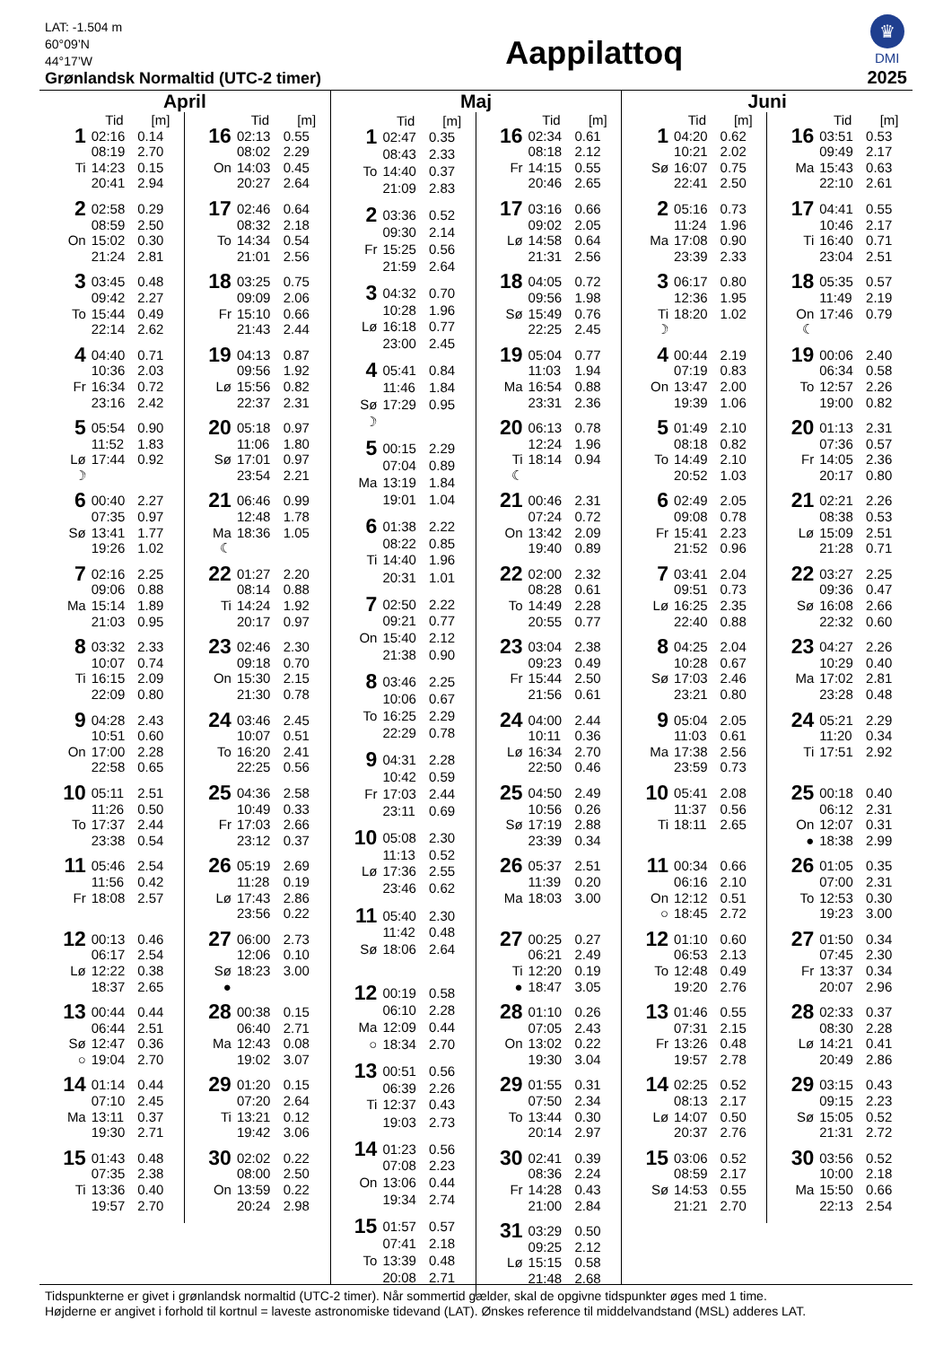LAT: -1.504 m
60°09’N
44°17’W
Grønlandsk Normaltid (UTC-2 timer)
Aappilattoq
♛
DMI
2025
April
| | Tid | [m] |
| --- | --- | --- |
| 1 | 02:16 | 0.14 |
| | 08:19 | 2.70 |
| Ti | 14:23 | 0.15 |
| | 20:41 | 2.94 |
| 2 | 02:58 | 0.29 |
| | 08:59 | 2.50 |
| On | 15:02 | 0.30 |
| | 21:24 | 2.81 |
| 3 | 03:45 | 0.48 |
| | 09:42 | 2.27 |
| To | 15:44 | 0.49 |
| | 22:14 | 2.62 |
| 4 | 04:40 | 0.71 |
| | 10:36 | 2.03 |
| Fr | 16:34 | 0.72 |
| | 23:16 | 2.42 |
| 5 | 05:54 | 0.90 |
| | 11:52 | 1.83 |
| Lø | 17:44 | 0.92 |
| ☽ | | |
| 6 | 00:40 | 2.27 |
| | 07:35 | 0.97 |
| Sø | 13:41 | 1.77 |
| | 19:26 | 1.02 |
| 7 | 02:16 | 2.25 |
| | 09:06 | 0.88 |
| Ma | 15:14 | 1.89 |
| | 21:03 | 0.95 |
| 8 | 03:32 | 2.33 |
| | 10:07 | 0.74 |
| Ti | 16:15 | 2.09 |
| | 22:09 | 0.80 |
| 9 | 04:28 | 2.43 |
| | 10:51 | 0.60 |
| On | 17:00 | 2.28 |
| | 22:58 | 0.65 |
| 10 | 05:11 | 2.51 |
| | 11:26 | 0.50 |
| To | 17:37 | 2.44 |
| | 23:38 | 0.54 |
| 11 | 05:46 | 2.54 |
| | 11:56 | 0.42 |
| Fr | 18:08 | 2.57 |
| 12 | 00:13 | 0.46 |
| | 06:17 | 2.54 |
| Lø | 12:22 | 0.38 |
| | 18:37 | 2.65 |
| 13 | 00:44 | 0.44 |
| | 06:44 | 2.51 |
| Sø | 12:47 | 0.36 |
| ○ | 19:04 | 2.70 |
| 14 | 01:14 | 0.44 |
| | 07:10 | 2.45 |
| Ma | 13:11 | 0.37 |
| | 19:30 | 2.71 |
| 15 | 01:43 | 0.48 |
| | 07:35 | 2.38 |
| Ti | 13:36 | 0.40 |
| | 19:57 | 2.70 |
| | Tid | [m] |
| --- | --- | --- |
| 16 | 02:13 | 0.55 |
| | 08:02 | 2.29 |
| On | 14:03 | 0.45 |
| | 20:27 | 2.64 |
| 17 | 02:46 | 0.64 |
| | 08:32 | 2.18 |
| To | 14:34 | 0.54 |
| | 21:01 | 2.56 |
| 18 | 03:25 | 0.75 |
| | 09:09 | 2.06 |
| Fr | 15:10 | 0.66 |
| | 21:43 | 2.44 |
| 19 | 04:13 | 0.87 |
| | 09:56 | 1.92 |
| Lø | 15:56 | 0.82 |
| | 22:37 | 2.31 |
| 20 | 05:18 | 0.97 |
| | 11:06 | 1.80 |
| Sø | 17:01 | 0.97 |
| | 23:54 | 2.21 |
| 21 | 06:46 | 0.99 |
| | 12:48 | 1.78 |
| Ma | 18:36 | 1.05 |
| ☾ | | |
| 22 | 01:27 | 2.20 |
| | 08:14 | 0.88 |
| Ti | 14:24 | 1.92 |
| | 20:17 | 0.97 |
| 23 | 02:46 | 2.30 |
| | 09:18 | 0.70 |
| On | 15:30 | 2.15 |
| | 21:30 | 0.78 |
| 24 | 03:46 | 2.45 |
| | 10:07 | 0.51 |
| To | 16:20 | 2.41 |
| | 22:25 | 0.56 |
| 25 | 04:36 | 2.58 |
| | 10:49 | 0.33 |
| Fr | 17:03 | 2.66 |
| | 23:12 | 0.37 |
| 26 | 05:19 | 2.69 |
| | 11:28 | 0.19 |
| Lø | 17:43 | 2.86 |
| | 23:56 | 0.22 |
| 27 | 06:00 | 2.73 |
| | 12:06 | 0.10 |
| Sø | 18:23 | 3.00 |
| ● | | |
| 28 | 00:38 | 0.15 |
| | 06:40 | 2.71 |
| Ma | 12:43 | 0.08 |
| | 19:02 | 3.07 |
| 29 | 01:20 | 0.15 |
| | 07:20 | 2.64 |
| Ti | 13:21 | 0.12 |
| | 19:42 | 3.06 |
| 30 | 02:02 | 0.22 |
| | 08:00 | 2.50 |
| On | 13:59 | 0.22 |
| | 20:24 | 2.98 |
Maj
| | Tid | [m] |
| --- | --- | --- |
| 1 | 02:47 | 0.35 |
| | 08:43 | 2.33 |
| To | 14:40 | 0.37 |
| | 21:09 | 2.83 |
| 2 | 03:36 | 0.52 |
| | 09:30 | 2.14 |
| Fr | 15:25 | 0.56 |
| | 21:59 | 2.64 |
| 3 | 04:32 | 0.70 |
| | 10:28 | 1.96 |
| Lø | 16:18 | 0.77 |
| | 23:00 | 2.45 |
| 4 | 05:41 | 0.84 |
| | 11:46 | 1.84 |
| Sø | 17:29 | 0.95 |
| ☽ | | |
| 5 | 00:15 | 2.29 |
| | 07:04 | 0.89 |
| Ma | 13:19 | 1.84 |
| | 19:01 | 1.04 |
| 6 | 01:38 | 2.22 |
| | 08:22 | 0.85 |
| Ti | 14:40 | 1.96 |
| | 20:31 | 1.01 |
| 7 | 02:50 | 2.22 |
| | 09:21 | 0.77 |
| On | 15:40 | 2.12 |
| | 21:38 | 0.90 |
| 8 | 03:46 | 2.25 |
| | 10:06 | 0.67 |
| To | 16:25 | 2.29 |
| | 22:29 | 0.78 |
| 9 | 04:31 | 2.28 |
| | 10:42 | 0.59 |
| Fr | 17:03 | 2.44 |
| | 23:11 | 0.69 |
| 10 | 05:08 | 2.30 |
| | 11:13 | 0.52 |
| Lø | 17:36 | 2.55 |
| | 23:46 | 0.62 |
| 11 | 05:40 | 2.30 |
| | 11:42 | 0.48 |
| Sø | 18:06 | 2.64 |
| 12 | 00:19 | 0.58 |
| | 06:10 | 2.28 |
| Ma | 12:09 | 0.44 |
| ○ | 18:34 | 2.70 |
| 13 | 00:51 | 0.56 |
| | 06:39 | 2.26 |
| Ti | 12:37 | 0.43 |
| | 19:03 | 2.73 |
| 14 | 01:23 | 0.56 |
| | 07:08 | 2.23 |
| On | 13:06 | 0.44 |
| | 19:34 | 2.74 |
| 15 | 01:57 | 0.57 |
| | 07:41 | 2.18 |
| To | 13:39 | 0.48 |
| | 20:08 | 2.71 |
| | Tid | [m] |
| --- | --- | --- |
| 16 | 02:34 | 0.61 |
| | 08:18 | 2.12 |
| Fr | 14:15 | 0.55 |
| | 20:46 | 2.65 |
| 17 | 03:16 | 0.66 |
| | 09:02 | 2.05 |
| Lø | 14:58 | 0.64 |
| | 21:31 | 2.56 |
| 18 | 04:05 | 0.72 |
| | 09:56 | 1.98 |
| Sø | 15:49 | 0.76 |
| | 22:25 | 2.45 |
| 19 | 05:04 | 0.77 |
| | 11:03 | 1.94 |
| Ma | 16:54 | 0.88 |
| | 23:31 | 2.36 |
| 20 | 06:13 | 0.78 |
| | 12:24 | 1.96 |
| Ti | 18:14 | 0.94 |
| ☾ | | |
| 21 | 00:46 | 2.31 |
| | 07:24 | 0.72 |
| On | 13:42 | 2.09 |
| | 19:40 | 0.89 |
| 22 | 02:00 | 2.32 |
| | 08:28 | 0.61 |
| To | 14:49 | 2.28 |
| | 20:55 | 0.77 |
| 23 | 03:04 | 2.38 |
| | 09:23 | 0.49 |
| Fr | 15:44 | 2.50 |
| | 21:56 | 0.61 |
| 24 | 04:00 | 2.44 |
| | 10:11 | 0.36 |
| Lø | 16:34 | 2.70 |
| | 22:50 | 0.46 |
| 25 | 04:50 | 2.49 |
| | 10:56 | 0.26 |
| Sø | 17:19 | 2.88 |
| | 23:39 | 0.34 |
| 26 | 05:37 | 2.51 |
| | 11:39 | 0.20 |
| Ma | 18:03 | 3.00 |
| 27 | 00:25 | 0.27 |
| | 06:21 | 2.49 |
| Ti | 12:20 | 0.19 |
| ● | 18:47 | 3.05 |
| 28 | 01:10 | 0.26 |
| | 07:05 | 2.43 |
| On | 13:02 | 0.22 |
| | 19:30 | 3.04 |
| 29 | 01:55 | 0.31 |
| | 07:50 | 2.34 |
| To | 13:44 | 0.30 |
| | 20:14 | 2.97 |
| 30 | 02:41 | 0.39 |
| | 08:36 | 2.24 |
| Fr | 14:28 | 0.43 |
| | 21:00 | 2.84 |
| 31 | 03:29 | 0.50 |
| | 09:25 | 2.12 |
| Lø | 15:15 | 0.58 |
| | 21:48 | 2.68 |
Juni
| | Tid | [m] |
| --- | --- | --- |
| 1 | 04:20 | 0.62 |
| | 10:21 | 2.02 |
| Sø | 16:07 | 0.75 |
| | 22:41 | 2.50 |
| 2 | 05:16 | 0.73 |
| | 11:24 | 1.96 |
| Ma | 17:08 | 0.90 |
| | 23:39 | 2.33 |
| 3 | 06:17 | 0.80 |
| | 12:36 | 1.95 |
| Ti | 18:20 | 1.02 |
| ☽ | | |
| 4 | 00:44 | 2.19 |
| | 07:19 | 0.83 |
| On | 13:47 | 2.00 |
| | 19:39 | 1.06 |
| 5 | 01:49 | 2.10 |
| | 08:18 | 0.82 |
| To | 14:49 | 2.10 |
| | 20:52 | 1.03 |
| 6 | 02:49 | 2.05 |
| | 09:08 | 0.78 |
| Fr | 15:41 | 2.23 |
| | 21:52 | 0.96 |
| 7 | 03:41 | 2.04 |
| | 09:51 | 0.73 |
| Lø | 16:25 | 2.35 |
| | 22:40 | 0.88 |
| 8 | 04:25 | 2.04 |
| | 10:28 | 0.67 |
| Sø | 17:03 | 2.46 |
| | 23:21 | 0.80 |
| 9 | 05:04 | 2.05 |
| | 11:03 | 0.61 |
| Ma | 17:38 | 2.56 |
| | 23:59 | 0.73 |
| 10 | 05:41 | 2.08 |
| | 11:37 | 0.56 |
| Ti | 18:11 | 2.65 |
| 11 | 00:34 | 0.66 |
| | 06:16 | 2.10 |
| On | 12:12 | 0.51 |
| ○ | 18:45 | 2.72 |
| 12 | 01:10 | 0.60 |
| | 06:53 | 2.13 |
| To | 12:48 | 0.49 |
| | 19:20 | 2.76 |
| 13 | 01:46 | 0.55 |
| | 07:31 | 2.15 |
| Fr | 13:26 | 0.48 |
| | 19:57 | 2.78 |
| 14 | 02:25 | 0.52 |
| | 08:13 | 2.17 |
| Lø | 14:07 | 0.50 |
| | 20:37 | 2.76 |
| 15 | 03:06 | 0.52 |
| | 08:59 | 2.17 |
| Sø | 14:53 | 0.55 |
| | 21:21 | 2.70 |
| | Tid | [m] |
| --- | --- | --- |
| 16 | 03:51 | 0.53 |
| | 09:49 | 2.17 |
| Ma | 15:43 | 0.63 |
| | 22:10 | 2.61 |
| 17 | 04:41 | 0.55 |
| | 10:46 | 2.17 |
| Ti | 16:40 | 0.71 |
| | 23:04 | 2.51 |
| 18 | 05:35 | 0.57 |
| | 11:49 | 2.19 |
| On | 17:46 | 0.79 |
| ☾ | | |
| 19 | 00:06 | 2.40 |
| | 06:34 | 0.58 |
| To | 12:57 | 2.26 |
| | 19:00 | 0.82 |
| 20 | 01:13 | 2.31 |
| | 07:36 | 0.57 |
| Fr | 14:05 | 2.36 |
| | 20:17 | 0.80 |
| 21 | 02:21 | 2.26 |
| | 08:38 | 0.53 |
| Lø | 15:09 | 2.51 |
| | 21:28 | 0.71 |
| 22 | 03:27 | 2.25 |
| | 09:36 | 0.47 |
| Sø | 16:08 | 2.66 |
| | 22:32 | 0.60 |
| 23 | 04:27 | 2.26 |
| | 10:29 | 0.40 |
| Ma | 17:02 | 2.81 |
| | 23:28 | 0.48 |
| 24 | 05:21 | 2.29 |
| | 11:20 | 0.34 |
| Ti | 17:51 | 2.92 |
| 25 | 00:18 | 0.40 |
| | 06:12 | 2.31 |
| On | 12:07 | 0.31 |
| ● | 18:38 | 2.99 |
| 26 | 01:05 | 0.35 |
| | 07:00 | 2.31 |
| To | 12:53 | 0.30 |
| | 19:23 | 3.00 |
| 27 | 01:50 | 0.34 |
| | 07:45 | 2.30 |
| Fr | 13:37 | 0.34 |
| | 20:07 | 2.96 |
| 28 | 02:33 | 0.37 |
| | 08:30 | 2.28 |
| Lø | 14:21 | 0.41 |
| | 20:49 | 2.86 |
| 29 | 03:15 | 0.43 |
| | 09:15 | 2.23 |
| Sø | 15:05 | 0.52 |
| | 21:31 | 2.72 |
| 30 | 03:56 | 0.52 |
| | 10:00 | 2.18 |
| Ma | 15:50 | 0.66 |
| | 22:13 | 2.54 |
Tidspunkterne er givet i grønlandsk normaltid (UTC-2 timer). Når sommertid gælder, skal de opgivne tidspunkter øges med 1 time.
Højderne er angivet i forhold til kortnul = laveste astronomiske tidevand (LAT). Ønskes reference til middelvandstand (MSL) adderes LAT.